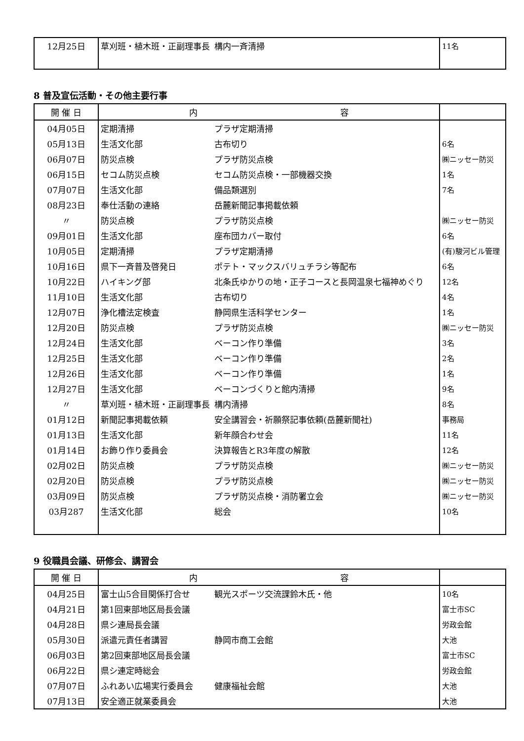| 12月25日 | 草刈班・植木班・正副理事長 | 構内一斉清掃 | 11名 |
8 普及宣伝活動・その他主要行事
| 開 催 日 | 内 容 | | |
| --- | --- | --- | --- |
| 04月05日 | 定期清掃 | プラザ定期清掃 | |
| 05月13日 | 生活文化部 | 古布切り | 6名 |
| 06月07日 | 防災点検 | プラザ防災点検 | ㈱ニッセー防災 |
| 06月15日 | セコム防災点検 | セコム防災点検・一部機器交換 | 1名 |
| 07月07日 | 生活文化部 | 備品類選別 | 7名 |
| 08月23日 | 奉仕活動の連絡 | 岳麓新聞記事掲載依頼 | |
| 〃 | 防災点検 | プラザ防災点検 | ㈱ニッセー防災 |
| 09月01日 | 生活文化部 | 座布団カバー取付 | 6名 |
| 10月05日 | 定期清掃 | プラザ定期清掃 | (有)駿河ビル管理 |
| 10月16日 | 県下一斉普及啓発日 | ポテト・マックスバリュチラシ等配布 | 6名 |
| 10月22日 | ハイキング部 | 北条氏ゆかりの地・正子コースと長岡温泉七福神めぐり | 12名 |
| 11月10日 | 生活文化部 | 古布切り | 4名 |
| 12月07日 | 浄化槽法定検査 | 静岡県生活科学センター | 1名 |
| 12月20日 | 防災点検 | プラザ防災点検 | ㈱ニッセー防災 |
| 12月24日 | 生活文化部 | ベーコン作り準備 | 3名 |
| 12月25日 | 生活文化部 | ベーコン作り準備 | 2名 |
| 12月26日 | 生活文化部 | ベーコン作り準備 | 1名 |
| 12月27日 | 生活文化部 | ベーコンづくりと館内清掃 | 9名 |
| 〃 | 草刈班・植木班・正副理事長 | 構内清掃 | 8名 |
| 01月12日 | 新聞記事掲載依頼 | 安全講習会・祈願祭記事依頼(岳麓新聞社) | 事務局 |
| 01月13日 | 生活文化部 | 新年顔合わせ会 | 11名 |
| 01月14日 | お飾り作り委員会 | 決算報告とR3年度の解散 | 12名 |
| 02月02日 | 防災点検 | プラザ防災点検 | ㈱ニッセー防災 |
| 02月20日 | 防災点検 | プラザ防災点検 | ㈱ニッセー防災 |
| 03月09日 | 防災点検 | プラザ防災点検・消防署立会 | ㈱ニッセー防災 |
| 03月287 | 生活文化部 | 総会 | 10名 |
9 役職員会議、研修会、講習会
| 開 催 日 | 内 容 | | |
| --- | --- | --- | --- |
| 04月25日 | 富士山5合目関係打合せ | 観光スポーツ交流課鈴木氏・他 | 10名 |
| 04月21日 | 第1回東部地区局長会議 | | 富士市SC |
| 04月28日 | 県シ連局長会議 | | 労政会館 |
| 05月30日 | 派遣元責任者講習 | 静岡市商工会館 | 大池 |
| 06月03日 | 第2回東部地区局長会議 | | 富士市SC |
| 06月22日 | 県シ連定時総会 | | 労政会館 |
| 07月07日 | ふれあい広場実行委員会 | 健康福祉会館 | 大池 |
| 07月13日 | 安全適正就業委員会 | | 大池 |